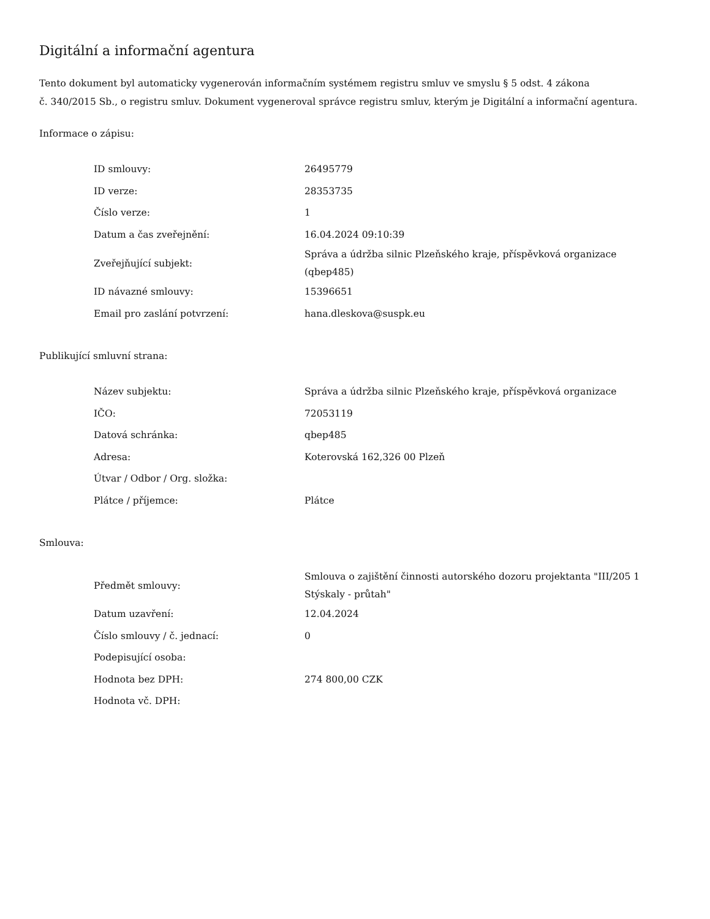Digitální a informační agentura
Tento dokument byl automaticky vygenerován informačním systémem registru smluv ve smyslu § 5 odst. 4 zákona
č. 340/2015 Sb., o registru smluv. Dokument vygeneroval správce registru smluv, kterým je Digitální a informační agentura.
Informace o zápisu:
| ID smlouvy: | 26495779 |
| ID verze: | 28353735 |
| Číslo verze: | 1 |
| Datum a čas zveřejnění: | 16.04.2024 09:10:39 |
| Zveřejňující subjekt: | Správa a údržba silnic Plzeňského kraje, příspěvková organizace (qbep485) |
| ID návazné smlouvy: | 15396651 |
| Email pro zaslání potvrzení: | hana.dleskova@suspk.eu |
Publikující smluvní strana:
| Název subjektu: | Správa a údržba silnic Plzeňského kraje, příspěvková organizace |
| IČO: | 72053119 |
| Datová schránka: | qbep485 |
| Adresa: | Koterovská 162,326 00 Plzeň |
| Útvar / Odbor / Org. složka: | |
| Plátce / příjemce: | Plátce |
Smlouva:
| Předmět smlouvy: | Smlouva o zajištění činnosti autorského dozoru projektanta "III/205 1 Stýskaly - průtah" |
| Datum uzavření: | 12.04.2024 |
| Číslo smlouvy / č. jednací: | 0 |
| Podepisující osoba: | |
| Hodnota bez DPH: | 274 800,00 CZK |
| Hodnota vč. DPH: | |